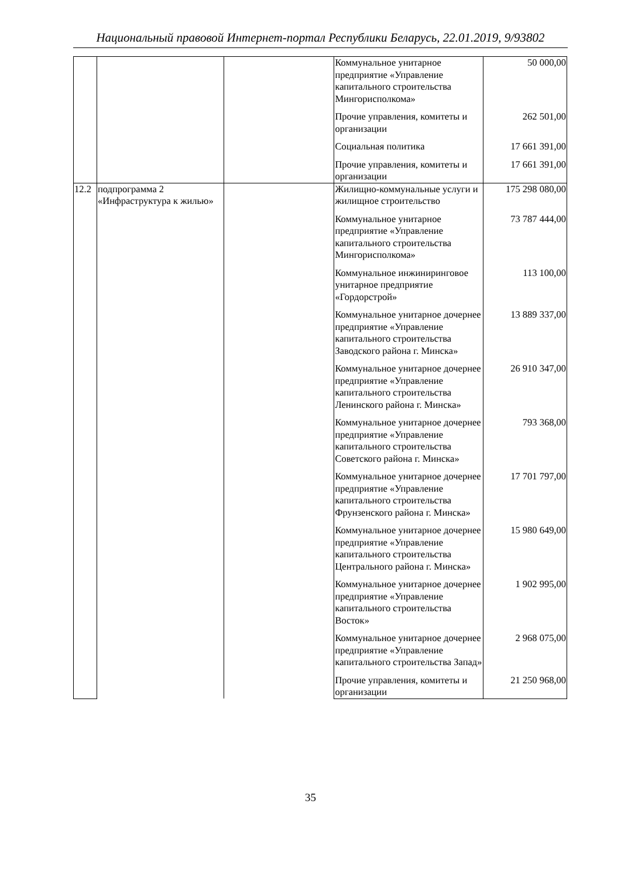Национальный правовой Интернет-портал Республики Беларусь, 22.01.2019, 9/93802
| | | | Коммунальное унитарное предприятие «Управление капитального строительства Мингорисполкома» | 50 000,00 |
| | | | Прочие управления, комитеты и организации | 262 501,00 |
| | | | Социальная политика | 17 661 391,00 |
| | | | Прочие управления, комитеты и организации | 17 661 391,00 |
| 12.2 | подпрограмма 2 «Инфраструктура к жилью» | | Жилищно-коммунальные услуги и жилищное строительство | 175 298 080,00 |
| | | | Коммунальное унитарное предприятие «Управление капитального строительства Мингорисполкома» | 73 787 444,00 |
| | | | Коммунальное инжиниринговое унитарное предприятие «Гордорстрой» | 113 100,00 |
| | | | Коммунальное унитарное дочернее предприятие «Управление капитального строительства Заводского района г. Минска» | 13 889 337,00 |
| | | | Коммунальное унитарное дочернее предприятие «Управление капитального строительства Ленинского района г. Минска» | 26 910 347,00 |
| | | | Коммунальное унитарное дочернее предприятие «Управление капитального строительства Советского района г. Минска» | 793 368,00 |
| | | | Коммунальное унитарное дочернее предприятие «Управление капитального строительства Фрунзенского района г. Минска» | 17 701 797,00 |
| | | | Коммунальное унитарное дочернее предприятие «Управление капитального строительства Центрального района г. Минска» | 15 980 649,00 |
| | | | Коммунальное унитарное дочернее предприятие «Управление капитального строительства Восток» | 1 902 995,00 |
| | | | Коммунальное унитарное дочернее предприятие «Управление капитального строительства Запад» | 2 968 075,00 |
| | | | Прочие управления, комитеты и организации | 21 250 968,00 |
35